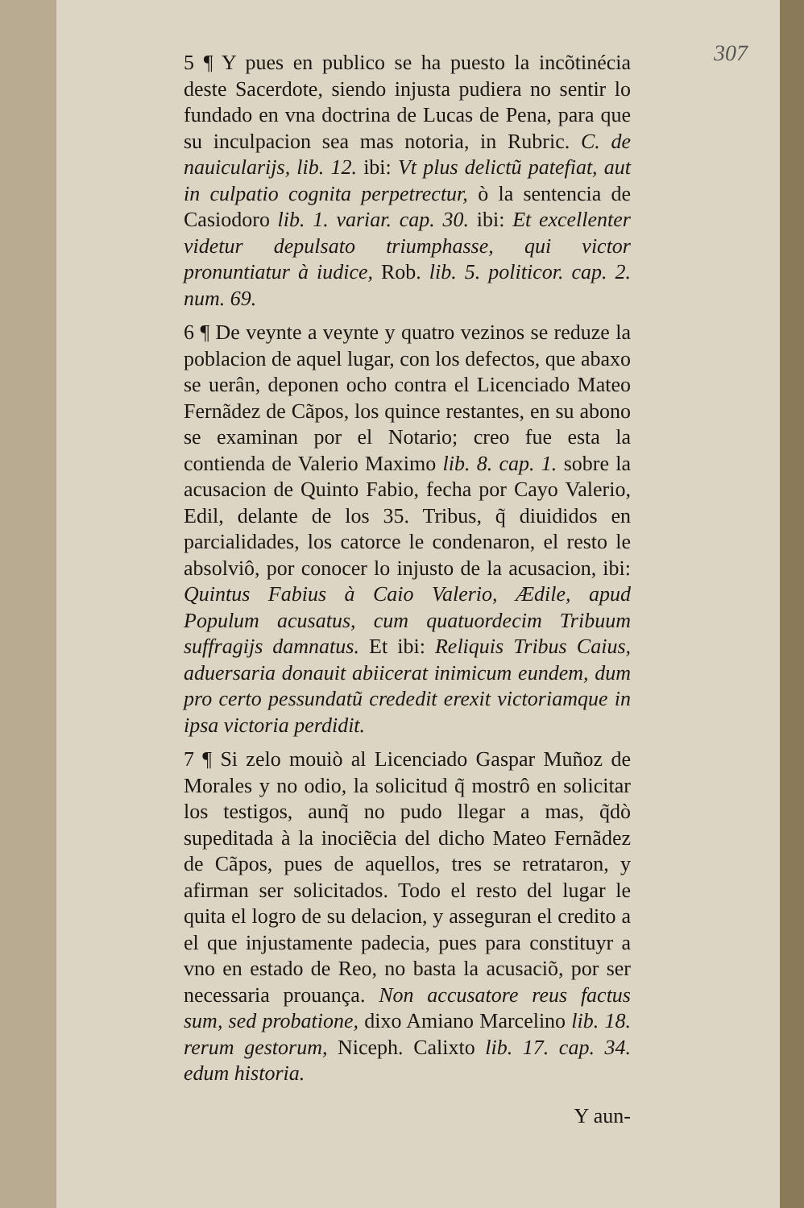307
5 ¶ Y pues en publico se ha puesto la incõtinécia deste Sacerdote, siendo injusta pudiera no sentir lo fundado en vna doctrina de Lucas de Pena, para que su inculpacion sea mas notoria, in Rubric. C. de nauicularijs, lib. 12. ibi: Vt plus delictũ patefiat, aut in culpatio cognita perpetrectur, ò la sentencia de Casiodoro lib. 1. variar. cap. 30. ibi: Et excellenter videtur depulsato triumphasse, qui victor pronuntiatur à iudice, Rob. lib. 5. politicor. cap. 2. num. 69.
6 ¶ De veynte a veynte y quatro vezinos se reduze la poblacion de aquel lugar, con los defectos, que abaxo se uerân, deponen ocho contra el Licenciado Mateo Fernãdez de Cãpos, los quince restantes, en su abono se examinan por el Notario; creo fue esta la contienda de Valerio Maximo lib. 8. cap. 1. sobre la acusacion de Quinto Fabio, fecha por Cayo Valerio, Edil, delante de los 35. Tribus, q̃ diuididos en parcialidades, los catorce le condenaron, el resto le absolviô, por conocer lo injusto de la acusacion, ibi: Quintus Fabius à Caio Valerio, Ædile, apud Populum acusatus, cum quatuordecim Tribuum suffragijs damnatus. Et ibi: Reliquis Tribus Caius, aduersaria donauit abiicerat inimicum eundem, dum pro certo pessundatũ crededit erexit victoriamque in ipsa victoria perdidit.
7 ¶ Si zelo mouiò al Licenciado Gaspar Muñoz de Morales y no odio, la solicitud q̃ mostrô en solicitar los testigos, aunq̃ no pudo llegar a mas, q̃dò supeditada à la inociẽcia del dicho Mateo Fernãdez de Cãpos, pues de aquellos, tres se retrataron, y afirman ser solicitados. Todo el resto del lugar le quita el logro de su delacion, y asseguran el credito a el que injustamente padecia, pues para constituyr a vno en estado de Reo, no basta la acusaciõ, por ser necessaria prouança. Non accusatore reus factus sum, sed probatione, dixo Amiano Marcelino lib. 18. rerum gestorum, Niceph. Calixto lib. 17. cap. 34. edum historia.
Y aun-